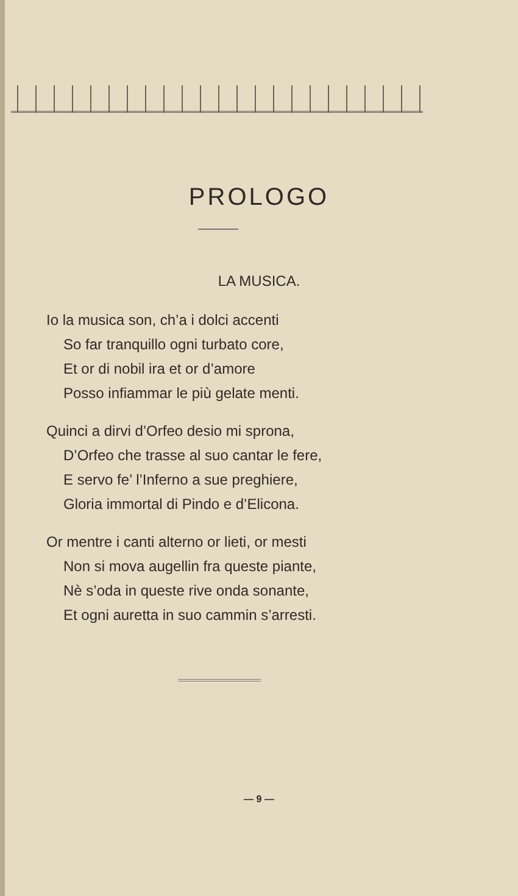PROLOGO
LA MUSICA.
Io la musica son, ch’a i dolci accenti
So far tranquillo ogni turbato core,
Et or di nobil ira et or d’amore
Posso infiammar le più gelate menti.
Quinci a dirvi d’Orfeo desio mi sprona,
D’Orfeo che trasse al suo cantar le fere,
E servo fe’ l’Inferno a sue preghiere,
Gloria immortal di Pindo e d’Elicona.
Or mentre i canti alterno or lieti, or mesti
Non si mova augellin fra queste piante,
Nè s’oda in queste rive onda sonante,
Et ogni auretta in suo cammin s’arresti.
— 9 —